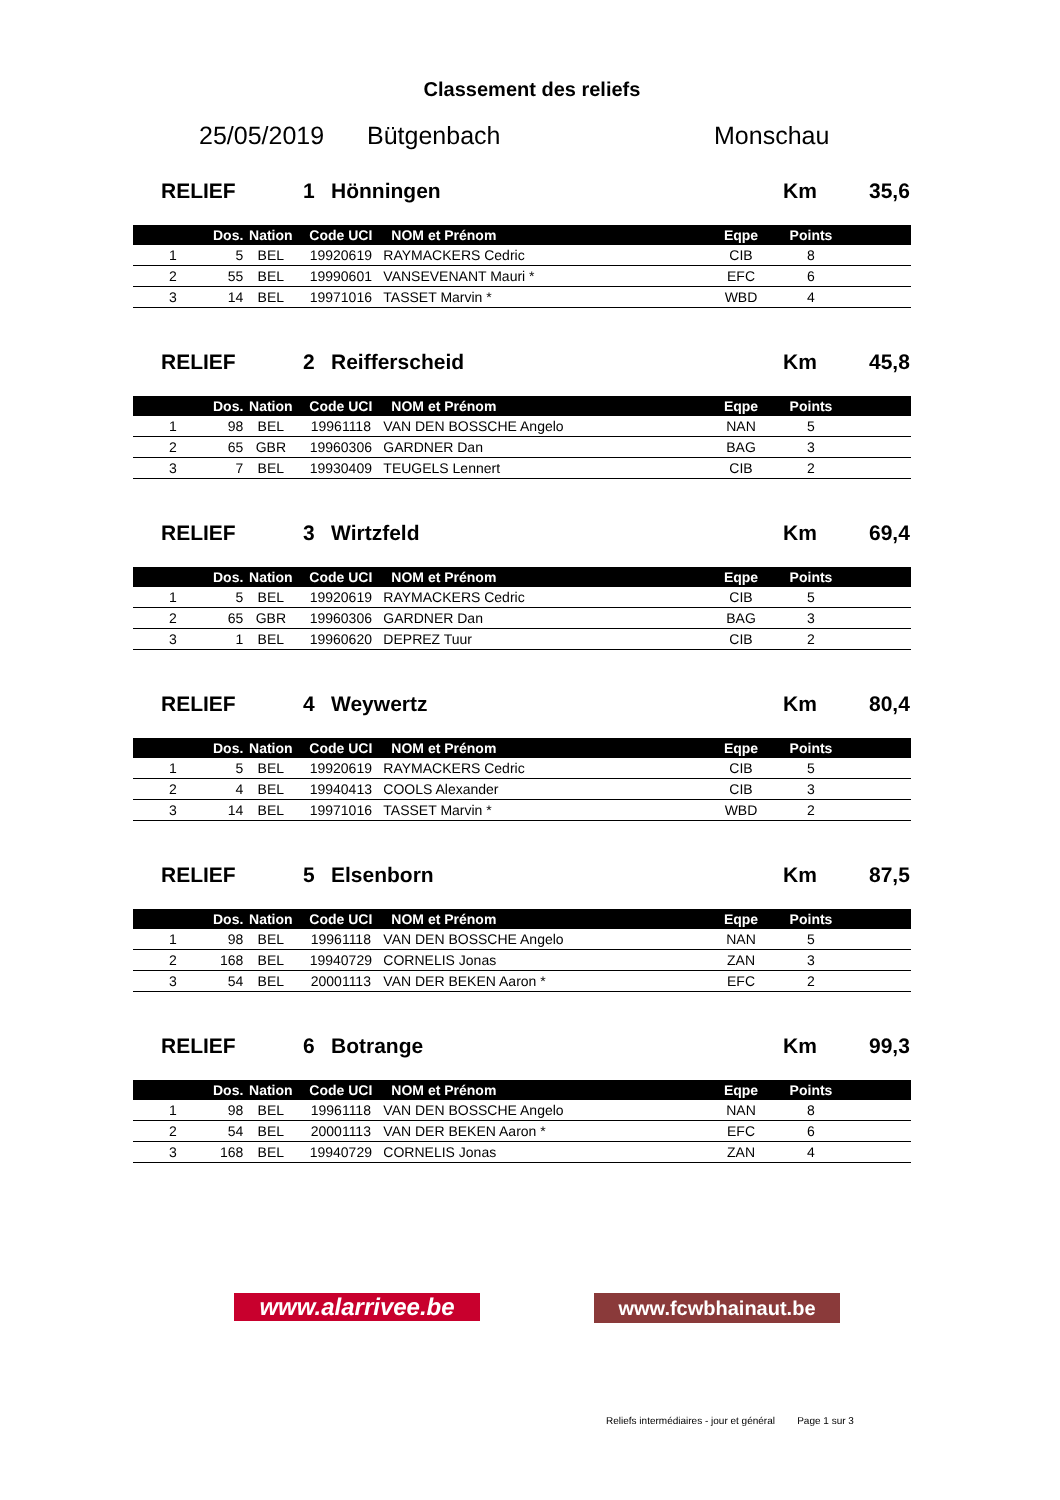Classement des reliefs
25/05/2019 Bütgenbach Monschau
RELIEF 1 Hönningen Km 35,6
| | Dos. | Nation | Code UCI | NOM et Prénom | Eqpe | Points | |
| --- | --- | --- | --- | --- | --- | --- | --- |
| 1 | 5 | BEL | 19920619 | RAYMACKERS Cedric | CIB | 8 | |
| 2 | 55 | BEL | 19990601 | VANSEVENANT Mauri * | EFC | 6 | |
| 3 | 14 | BEL | 19971016 | TASSET Marvin * | WBD | 4 | |
RELIEF 2 Reifferscheid Km 45,8
| | Dos. | Nation | Code UCI | NOM et Prénom | Eqpe | Points | |
| --- | --- | --- | --- | --- | --- | --- | --- |
| 1 | 98 | BEL | 19961118 | VAN DEN BOSSCHE Angelo | NAN | 5 | |
| 2 | 65 | GBR | 19960306 | GARDNER Dan | BAG | 3 | |
| 3 | 7 | BEL | 19930409 | TEUGELS Lennert | CIB | 2 | |
RELIEF 3 Wirtzfeld Km 69,4
| | Dos. | Nation | Code UCI | NOM et Prénom | Eqpe | Points | |
| --- | --- | --- | --- | --- | --- | --- | --- |
| 1 | 5 | BEL | 19920619 | RAYMACKERS Cedric | CIB | 5 | |
| 2 | 65 | GBR | 19960306 | GARDNER Dan | BAG | 3 | |
| 3 | 1 | BEL | 19960620 | DEPREZ Tuur | CIB | 2 | |
RELIEF 4 Weywertz Km 80,4
| | Dos. | Nation | Code UCI | NOM et Prénom | Eqpe | Points | |
| --- | --- | --- | --- | --- | --- | --- | --- |
| 1 | 5 | BEL | 19920619 | RAYMACKERS Cedric | CIB | 5 | |
| 2 | 4 | BEL | 19940413 | COOLS Alexander | CIB | 3 | |
| 3 | 14 | BEL | 19971016 | TASSET Marvin * | WBD | 2 | |
RELIEF 5 Elsenborn Km 87,5
| | Dos. | Nation | Code UCI | NOM et Prénom | Eqpe | Points | |
| --- | --- | --- | --- | --- | --- | --- | --- |
| 1 | 98 | BEL | 19961118 | VAN DEN BOSSCHE Angelo | NAN | 5 | |
| 2 | 168 | BEL | 19940729 | CORNELIS Jonas | ZAN | 3 | |
| 3 | 54 | BEL | 20001113 | VAN DER BEKEN Aaron * | EFC | 2 | |
RELIEF 6 Botrange Km 99,3
| | Dos. | Nation | Code UCI | NOM et Prénom | Eqpe | Points | |
| --- | --- | --- | --- | --- | --- | --- | --- |
| 1 | 98 | BEL | 19961118 | VAN DEN BOSSCHE Angelo | NAN | 8 | |
| 2 | 54 | BEL | 20001113 | VAN DER BEKEN Aaron * | EFC | 6 | |
| 3 | 168 | BEL | 19940729 | CORNELIS Jonas | ZAN | 4 | |
www.alarrivee.be
www.fcwbhainaut.be
Reliefs intermédiaires - jour et général Page 1 sur 3